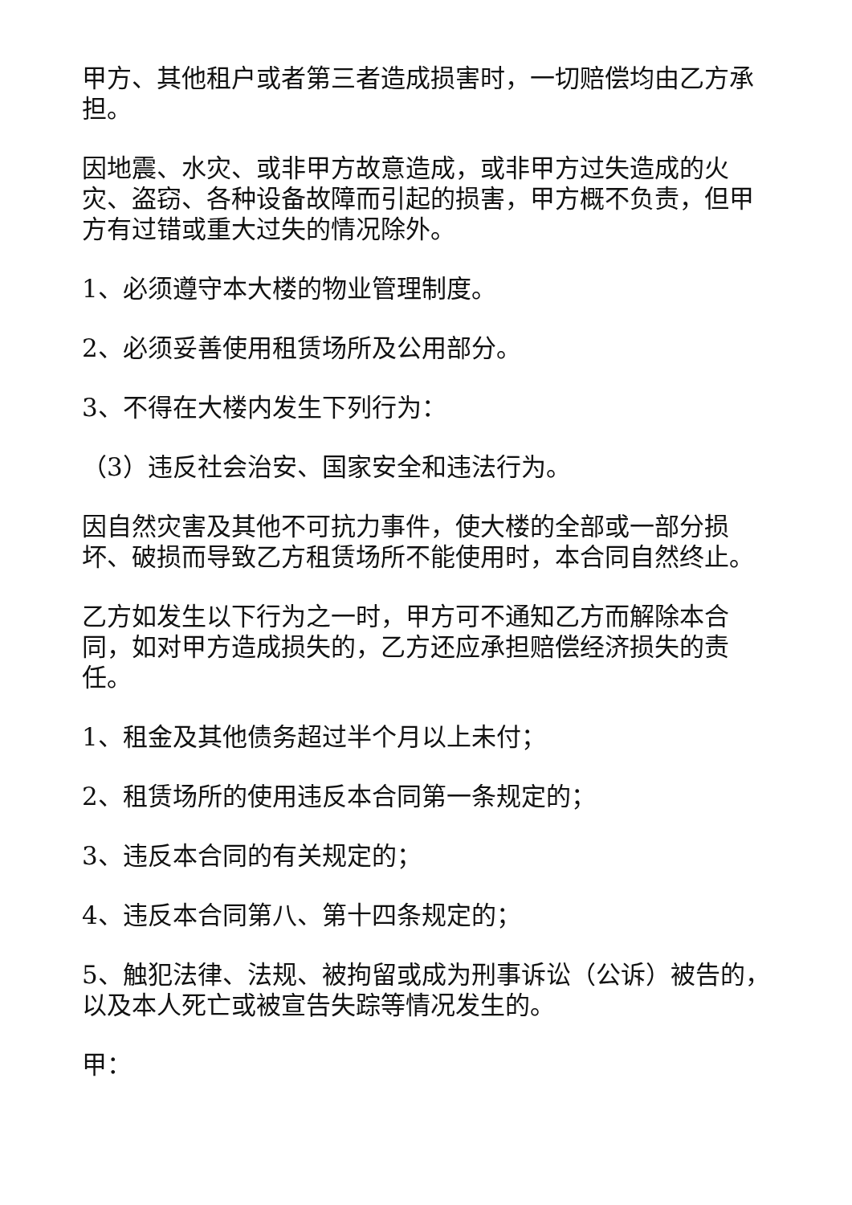甲方、其他租户或者第三者造成损害时，一切赔偿均由乙方承担。
因地震、水灾、或非甲方故意造成，或非甲方过失造成的火灾、盗窃、各种设备故障而引起的损害，甲方概不负责，但甲方有过错或重大过失的情况除外。
1、必须遵守本大楼的物业管理制度。
2、必须妥善使用租赁场所及公用部分。
3、不得在大楼内发生下列行为：
（3）违反社会治安、国家安全和违法行为。
因自然灾害及其他不可抗力事件，使大楼的全部或一部分损坏、破损而导致乙方租赁场所不能使用时，本合同自然终止。
乙方如发生以下行为之一时，甲方可不通知乙方而解除本合同，如对甲方造成损失的，乙方还应承担赔偿经济损失的责任。
1、租金及其他债务超过半个月以上未付；
2、租赁场所的使用违反本合同第一条规定的；
3、违反本合同的有关规定的；
4、违反本合同第八、第十四条规定的；
5、触犯法律、法规、被拘留或成为刑事诉讼（公诉）被告的，以及本人死亡或被宣告失踪等情况发生的。
甲：